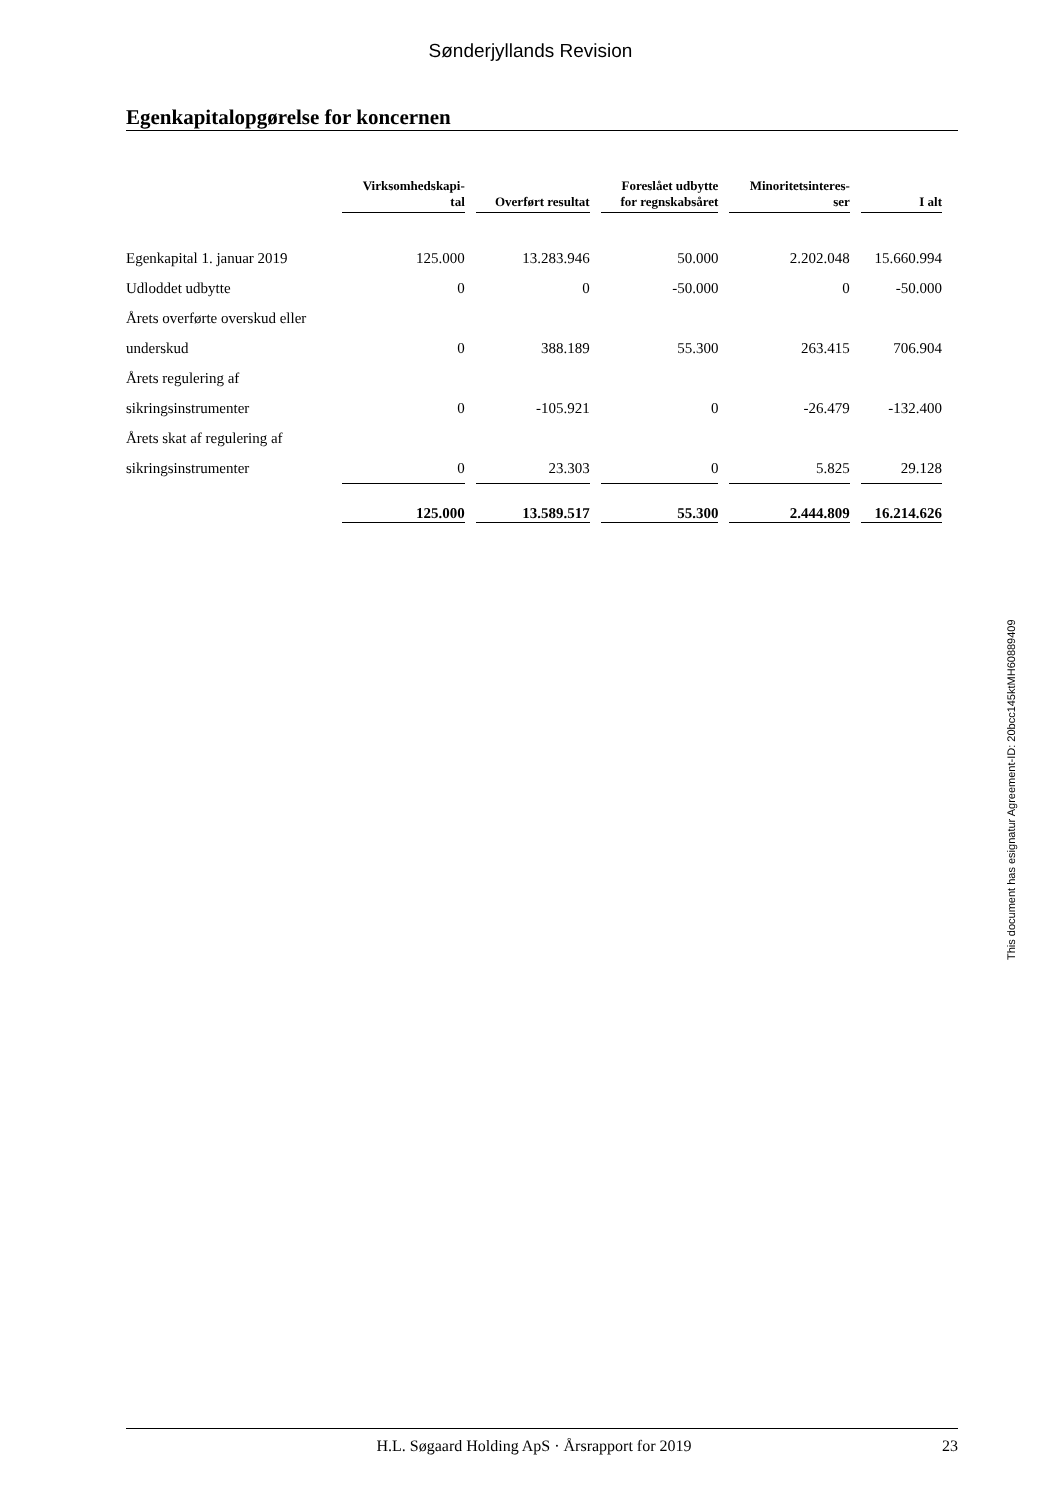Sønderjyllands Revision
Egenkapitalopgørelse for koncernen
| | Virksomhedskapi- tal | Overført resultat | Foreslået udbytte for regnskabsåret | Minoritetsinteres- ser | I alt |
| --- | --- | --- | --- | --- | --- |
| Egenkapital 1. januar 2019 | 125.000 | 13.283.946 | 50.000 | 2.202.048 | 15.660.994 |
| Udloddet udbytte | 0 | 0 | -50.000 | 0 | -50.000 |
| Årets overførte overskud eller | | | | | |
| underskud | 0 | 388.189 | 55.300 | 263.415 | 706.904 |
| Årets regulering af | | | | | |
| sikringsinstrumenter | 0 | -105.921 | 0 | -26.479 | -132.400 |
| Årets skat af regulering af | | | | | |
| sikringsinstrumenter | 0 | 23.303 | 0 | 5.825 | 29.128 |
| | 125.000 | 13.589.517 | 55.300 | 2.444.809 | 16.214.626 |
This document has esignatur Agreement-ID: 20bcc145ktMH60889409
H.L. Søgaard Holding ApS · Årsrapport for 2019 23